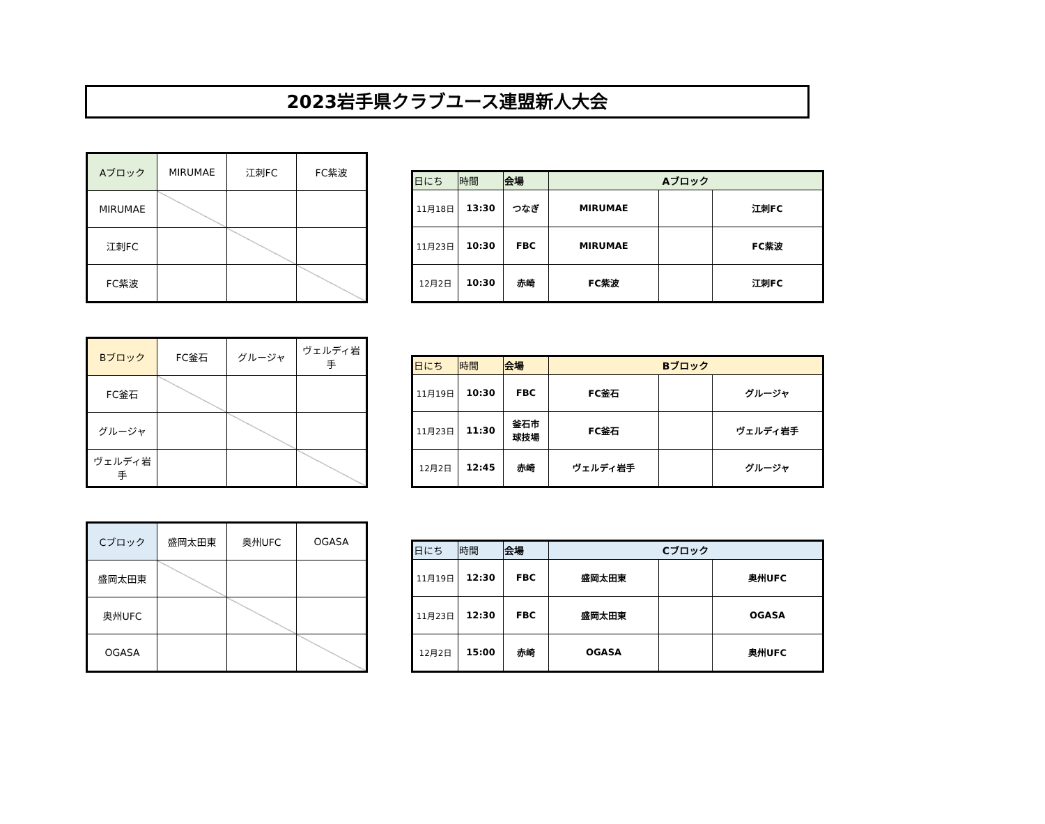2023岩手県クラブユース連盟新人大会
| Aブロック | MIRUMAE | 江刺FC | FC紫波 |
| MIRUMAE | | | |
| 江刺FC | | | |
| FC紫波 | | | |
| 日にち | 時間 | 会場 | Aブロック | | |
| --- | --- | --- | --- | --- | --- |
| 11月18日 | 13:30 | つなぎ | MIRUMAE | | 江刺FC |
| 11月23日 | 10:30 | FBC | MIRUMAE | | FC紫波 |
| 12月2日 | 10:30 | 赤崎 | FC紫波 | | 江刺FC |
| Bブロック | FC釜石 | グルージャ | ヴェルディ岩手 |
| FC釜石 | | | |
| グルージャ | | | |
| ヴェルディ岩手 | | | |
| 日にち | 時間 | 会場 | Bブロック | | |
| --- | --- | --- | --- | --- | --- |
| 11月19日 | 10:30 | FBC | FC釜石 | | グルージャ |
| 11月23日 | 11:30 | 釜石市 球技場 | FC釜石 | | ヴェルディ岩手 |
| 12月2日 | 12:45 | 赤崎 | ヴェルディ岩手 | | グルージャ |
| Cブロック | 盛岡太田東 | 奥州UFC | OGASA |
| 盛岡太田東 | | | |
| 奥州UFC | | | |
| OGASA | | | |
| 日にち | 時間 | 会場 | Cブロック | | |
| --- | --- | --- | --- | --- | --- |
| 11月19日 | 12:30 | FBC | 盛岡太田東 | | 奥州UFC |
| 11月23日 | 12:30 | FBC | 盛岡太田東 | | OGASA |
| 12月2日 | 15:00 | 赤崎 | OGASA | | 奥州UFC |